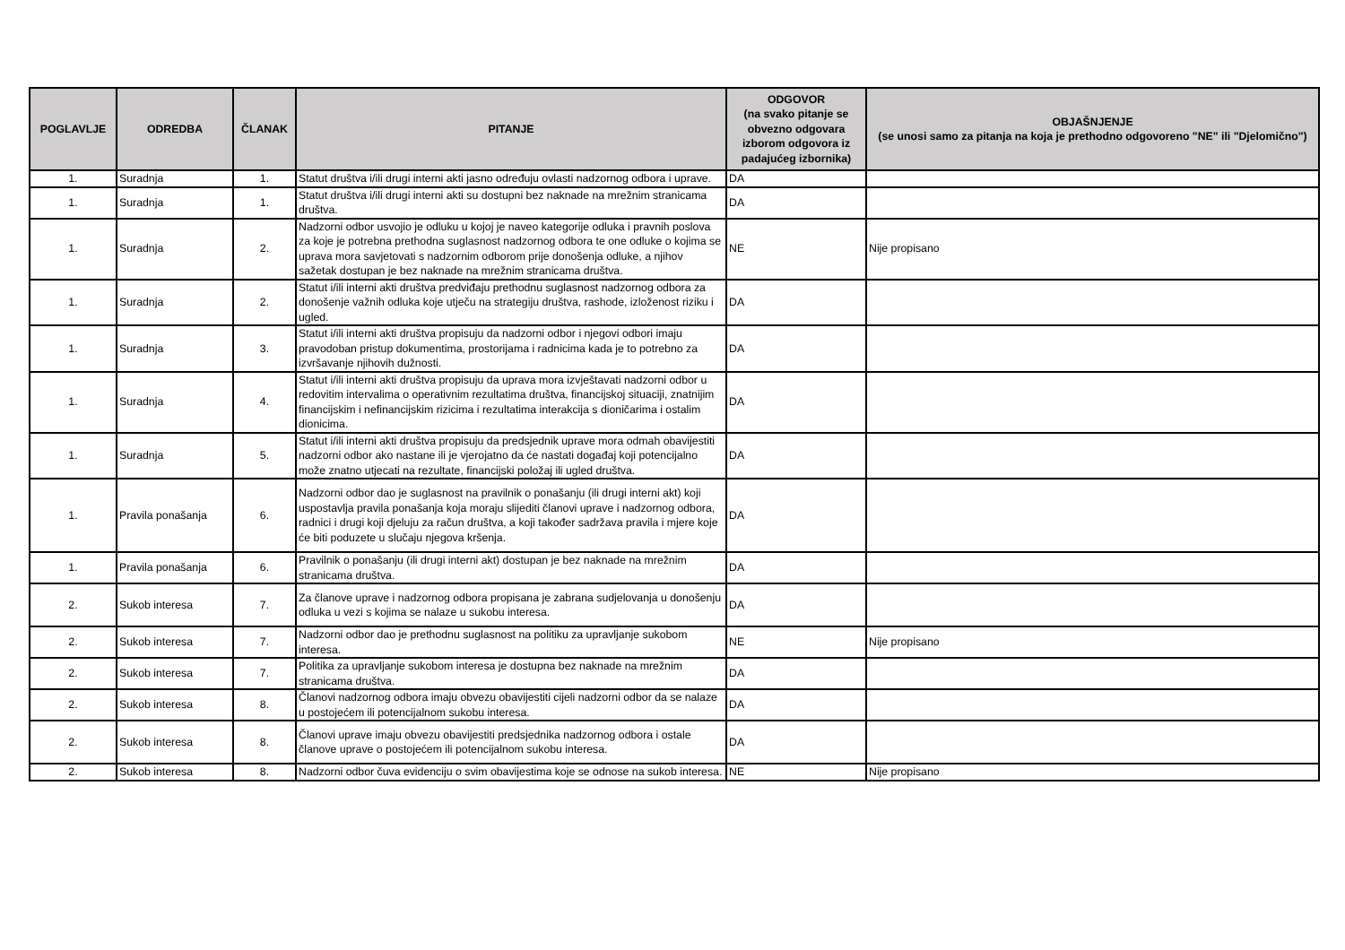| POGLAVLJE | ODREDBA | ČLANAK | PITANJE | ODGOVOR (na svako pitanje se obvezno odgovara izborom odgovora iz padajućeg izbornika) | OBJAŠNJENJE (se unosi samo za pitanja na koja je prethodno odgovoreno "NE" ili "Djelomično") |
| --- | --- | --- | --- | --- | --- |
| 1. | Suradnja | 1. | Statut društva i/ili drugi interni akti jasno određuju ovlasti nadzornog odbora i uprave. | DA | |
| 1. | Suradnja | 1. | Statut društva i/ili drugi interni akti su dostupni bez naknade na mrežnim stranicama društva. | DA | |
| 1. | Suradnja | 2. | Nadzorni odbor usvojio je odluku u kojoj je naveo kategorije odluka i pravnih poslova za koje je potrebna prethodna suglasnost nadzornog odbora te one odluke o kojima se uprava mora savjetovati s nadzornim odborom prije donošenja odluke, a njihov sažetak dostupan je bez naknade na mrežnim stranicama društva. | NE | Nije propisano |
| 1. | Suradnja | 2. | Statut i/ili interni akti društva predviđaju prethodnu suglasnost nadzornog odbora za donošenje važnih odluka koje utječu na strategiju društva, rashode, izloženost riziku i ugled. | DA | |
| 1. | Suradnja | 3. | Statut i/ili interni akti društva propisuju da nadzorni odbor i njegovi odbori imaju pravodoban pristup dokumentima, prostorijama i radnicima kada je to potrebno za izvršavanje njihovih dužnosti. | DA | |
| 1. | Suradnja | 4. | Statut i/ili interni akti društva propisuju da uprava mora izvještavati nadzorni odbor u redovitim intervalima o operativnim rezultatima društva, financijskoj situaciji, znatnijim financijskim i nefinancijskim rizicima i rezultatima interakcija s dioničarima i ostalim dionicima. | DA | |
| 1. | Suradnja | 5. | Statut i/ili interni akti društva propisuju da predsjednik uprave mora odmah obavijestiti nadzorni odbor ako nastane ili je vjerojatno da će nastati događaj koji potencijalno može znatno utjecati na rezultate, financijski položaj ili ugled društva. | DA | |
| 1. | Pravila ponašanja | 6. | Nadzorni odbor dao je suglasnost na pravilnik o ponašanju (ili drugi interni akt) koji uspostavlja pravila ponašanja koja moraju slijediti članovi uprave i nadzornog odbora, radnici i drugi koji djeluju za račun društva, a koji također sadržava pravila i mjere koje će biti poduzete u slučaju njegova kršenja. | DA | |
| 1. | Pravila ponašanja | 6. | Pravilnik o ponašanju (ili drugi interni akt) dostupan je bez naknade na mrežnim stranicama društva. | DA | |
| 2. | Sukob interesa | 7. | Za članove uprave i nadzornog odbora propisana je zabrana sudjelovanja u donošenju odluka u vezi s kojima se nalaze u sukobu interesa. | DA | |
| 2. | Sukob interesa | 7. | Nadzorni odbor dao je prethodnu suglasnost na politiku za upravljanje sukobom interesa. | NE | Nije propisano |
| 2. | Sukob interesa | 7. | Politika za upravljanje sukobom interesa je dostupna bez naknade na mrežnim stranicama društva. | DA | |
| 2. | Sukob interesa | 8. | Članovi nadzornog odbora imaju obvezu obavijestiti cijeli nadzorni odbor da se nalaze u postojećem ili potencijalnom sukobu interesa. | DA | |
| 2. | Sukob interesa | 8. | Članovi uprave imaju obvezu obavijestiti predsjednika nadzornog odbora i ostale članove uprave o postojećem ili potencijalnom sukobu interesa. | DA | |
| 2. | Sukob interesa | 8. | Nadzorni odbor čuva evidenciju o svim obavijestima koje se odnose na sukob interesa. | NE | Nije propisano |